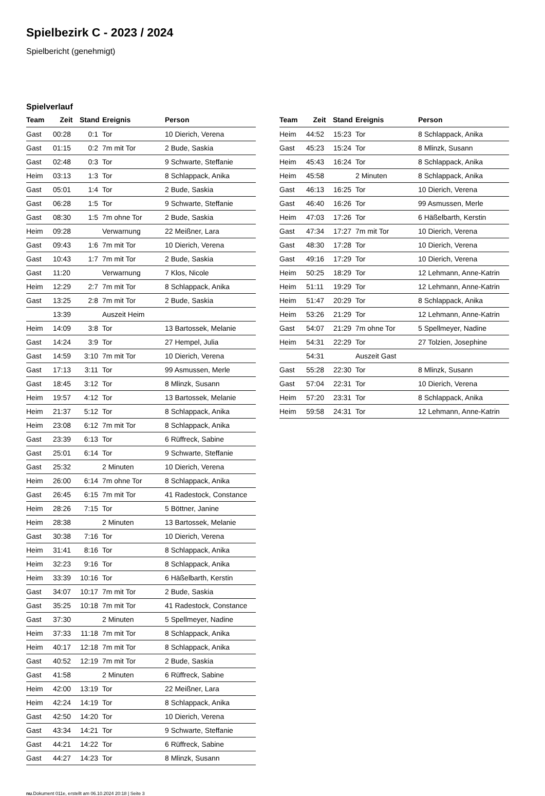Spielbezirk C - 2023 / 2024
Spielbericht (genehmigt)
Spielverlauf
| Team | Zeit | Stand | Ereignis | Person |
| --- | --- | --- | --- | --- |
| Gast | 00:28 | 0:1 | Tor | 10 Dierich, Verena |
| Gast | 01:15 | 0:2 | 7m mit Tor | 2 Bude, Saskia |
| Gast | 02:48 | 0:3 | Tor | 9 Schwarte, Steffanie |
| Heim | 03:13 | 1:3 | Tor | 8 Schlappack, Anika |
| Gast | 05:01 | 1:4 | Tor | 2 Bude, Saskia |
| Gast | 06:28 | 1:5 | Tor | 9 Schwarte, Steffanie |
| Gast | 08:30 | 1:5 | 7m ohne Tor | 2 Bude, Saskia |
| Heim | 09:28 | | Verwarnung | 22 Meißner, Lara |
| Gast | 09:43 | 1:6 | 7m mit Tor | 10 Dierich, Verena |
| Gast | 10:43 | 1:7 | 7m mit Tor | 2 Bude, Saskia |
| Gast | 11:20 | | Verwarnung | 7 Klos, Nicole |
| Heim | 12:29 | 2:7 | 7m mit Tor | 8 Schlappack, Anika |
| Gast | 13:25 | 2:8 | 7m mit Tor | 2 Bude, Saskia |
| | 13:39 | | Auszeit Heim | |
| Heim | 14:09 | 3:8 | Tor | 13 Bartossek, Melanie |
| Gast | 14:24 | 3:9 | Tor | 27 Hempel, Julia |
| Gast | 14:59 | 3:10 | 7m mit Tor | 10 Dierich, Verena |
| Gast | 17:13 | 3:11 | Tor | 99 Asmussen, Merle |
| Gast | 18:45 | 3:12 | Tor | 8 Mlinzk, Susann |
| Heim | 19:57 | 4:12 | Tor | 13 Bartossek, Melanie |
| Heim | 21:37 | 5:12 | Tor | 8 Schlappack, Anika |
| Heim | 23:08 | 6:12 | 7m mit Tor | 8 Schlappack, Anika |
| Gast | 23:39 | 6:13 | Tor | 6 Rüffreck, Sabine |
| Gast | 25:01 | 6:14 | Tor | 9 Schwarte, Steffanie |
| Gast | 25:32 | | 2 Minuten | 10 Dierich, Verena |
| Heim | 26:00 | 6:14 | 7m ohne Tor | 8 Schlappack, Anika |
| Gast | 26:45 | 6:15 | 7m mit Tor | 41 Radestock, Constance |
| Heim | 28:26 | 7:15 | Tor | 5 Böttner, Janine |
| Heim | 28:38 | | 2 Minuten | 13 Bartossek, Melanie |
| Gast | 30:38 | 7:16 | Tor | 10 Dierich, Verena |
| Heim | 31:41 | 8:16 | Tor | 8 Schlappack, Anika |
| Heim | 32:23 | 9:16 | Tor | 8 Schlappack, Anika |
| Heim | 33:39 | 10:16 | Tor | 6 Häßelbarth, Kerstin |
| Gast | 34:07 | 10:17 | 7m mit Tor | 2 Bude, Saskia |
| Gast | 35:25 | 10:18 | 7m mit Tor | 41 Radestock, Constance |
| Gast | 37:30 | | 2 Minuten | 5 Spellmeyer, Nadine |
| Heim | 37:33 | 11:18 | 7m mit Tor | 8 Schlappack, Anika |
| Heim | 40:17 | 12:18 | 7m mit Tor | 8 Schlappack, Anika |
| Gast | 40:52 | 12:19 | 7m mit Tor | 2 Bude, Saskia |
| Gast | 41:58 | | 2 Minuten | 6 Rüffreck, Sabine |
| Heim | 42:00 | 13:19 | Tor | 22 Meißner, Lara |
| Heim | 42:24 | 14:19 | Tor | 8 Schlappack, Anika |
| Gast | 42:50 | 14:20 | Tor | 10 Dierich, Verena |
| Gast | 43:34 | 14:21 | Tor | 9 Schwarte, Steffanie |
| Gast | 44:21 | 14:22 | Tor | 6 Rüffreck, Sabine |
| Gast | 44:27 | 14:23 | Tor | 8 Mlinzk, Susann |
| Team | Zeit | Stand | Ereignis | Person |
| --- | --- | --- | --- | --- |
| Heim | 44:52 | 15:23 | Tor | 8 Schlappack, Anika |
| Gast | 45:23 | 15:24 | Tor | 8 Mlinzk, Susann |
| Heim | 45:43 | 16:24 | Tor | 8 Schlappack, Anika |
| Heim | 45:58 | | 2 Minuten | 8 Schlappack, Anika |
| Gast | 46:13 | 16:25 | Tor | 10 Dierich, Verena |
| Gast | 46:40 | 16:26 | Tor | 99 Asmussen, Merle |
| Heim | 47:03 | 17:26 | Tor | 6 Häßelbarth, Kerstin |
| Gast | 47:34 | 17:27 | 7m mit Tor | 10 Dierich, Verena |
| Gast | 48:30 | 17:28 | Tor | 10 Dierich, Verena |
| Gast | 49:16 | 17:29 | Tor | 10 Dierich, Verena |
| Heim | 50:25 | 18:29 | Tor | 12 Lehmann, Anne-Katrin |
| Heim | 51:11 | 19:29 | Tor | 12 Lehmann, Anne-Katrin |
| Heim | 51:47 | 20:29 | Tor | 8 Schlappack, Anika |
| Heim | 53:26 | 21:29 | Tor | 12 Lehmann, Anne-Katrin |
| Gast | 54:07 | 21:29 | 7m ohne Tor | 5 Spellmeyer, Nadine |
| Heim | 54:31 | 22:29 | Tor | 27 Tolzien, Josephine |
| | 54:31 | | Auszeit Gast | |
| Gast | 55:28 | 22:30 | Tor | 8 Mlinzk, Susann |
| Gast | 57:04 | 22:31 | Tor | 10 Dierich, Verena |
| Heim | 57:20 | 23:31 | Tor | 8 Schlappack, Anika |
| Heim | 59:58 | 24:31 | Tor | 12 Lehmann, Anne-Katrin |
nu.Dokument 011e, erstellt am 06.10.2024 20:18 | Seite 3